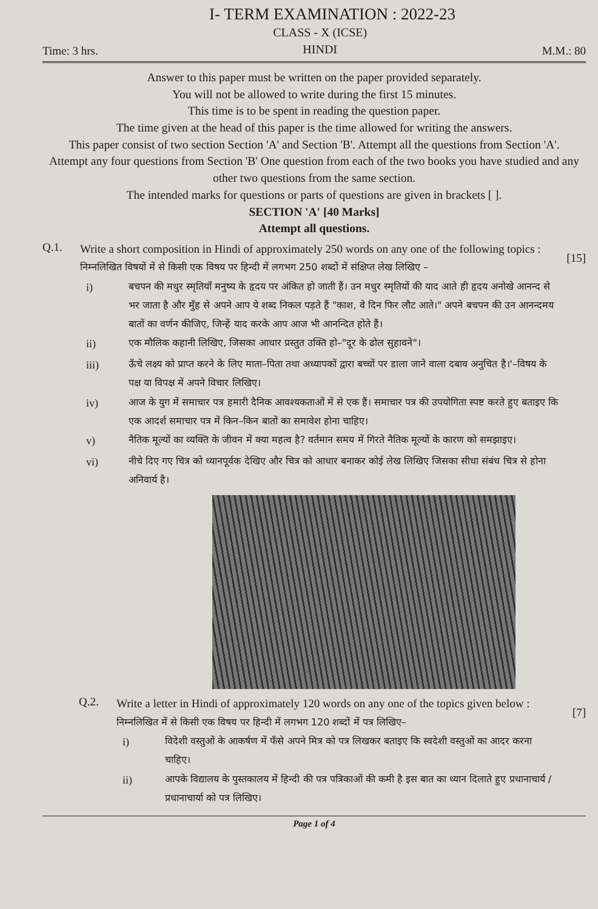I- TERM EXAMINATION : 2022-23
Time: 3 hrs.
CLASS - X (ICSE)
HINDI
M.M.: 80
Answer to this paper must be written on the paper provided separately.
You will not be allowed to write during the first 15 minutes.
This time is to be spent in reading the question paper.
The time given at the head of this paper is the time allowed for writing the answers.
This paper consist of two section Section 'A' and Section 'B'. Attempt all the questions from Section 'A'.
Attempt any four questions from Section 'B' One question from each of the two books you have studied and any other two questions from the same section.
The intended marks for questions or parts of questions are given in brackets [ ].
SECTION 'A' [40 Marks]
Attempt all questions.
Q.1.
Write a short composition in Hindi of approximately 250 words on any one of the following topics :
निम्नलिखित विषयों में से किसी एक विषय पर हिन्दी में लगभग 250 शब्दों में संक्षिप्त लेख लिखिए –
i) बचपन की मधुर स्मृतियाँ मनुष्य के हृदय पर अंकित हो जाती हैं। उन मधुर स्मृतियों की याद आते ही हृदय अनोखे आनन्द से भर जाता है और मुँह से अपने आप ये शब्द निकल पड़ते हैं "काश, वे दिन फिर लौट आते।" अपने बचपन की उन आनन्दमय बातों का वर्णन कीजिए, जिन्हें याद करके आप आज भी आनन्दित होते हैं।
ii) एक मौलिक कहानी लिखिए, जिसका आधार प्रस्तुत उक्ति हो–"दूर के ढोल सुहावने"।
iii) ऊँचे लक्ष्य को प्राप्त करने के लिए माता–पिता तथा अध्यापकों द्वारा बच्चों पर डाला जाने वाला दबाव अनुचित है।'–विषय के पक्ष या विपक्ष में अपने विचार लिखिए।
iv) आज के युग में समाचार पत्र हमारी दैनिक आवश्यकताओं में से एक हैं। समाचार पत्र की उपयोगिता स्पष्ट करते हुए बताइए कि एक आदर्श समाचार पत्र में किन–किन बातों का समावेश होना चाहिए।
v) नैतिक मूल्यों का व्यक्ति के जीवन में क्या महत्व है? वर्तमान समय में गिरते नैतिक मूल्यों के कारण को समझाइए।
vi) नीचे दिए गए चित्र को ध्यानपूर्वक देखिए और चित्र को आधार बनाकर कोई लेख लिखिए जिसका सीधा संबंध चित्र से होना अनिवार्य है।
[15]
Q.2.
Write a letter in Hindi of approximately 120 words on any one of the topics given below :
निम्नलिखित में से किसी एक विषय पर हिन्दी में लगभग 120 शब्दों में पत्र लिखिए–
i) विदेशी वस्तुओं के आकर्षण में फँसे अपने मित्र को पत्र लिखकर बताइए कि स्वदेशी वस्तुओं का आदर करना चाहिए।
ii) आपके विद्यालय के पुस्तकालय में हिन्दी की पत्र पत्रिकाओं की कमी है इस बात का ध्यान दिलाते हुए प्रधानाचार्य / प्रधानाचार्या को पत्र लिखिए।
[7]
Page 1 of 4